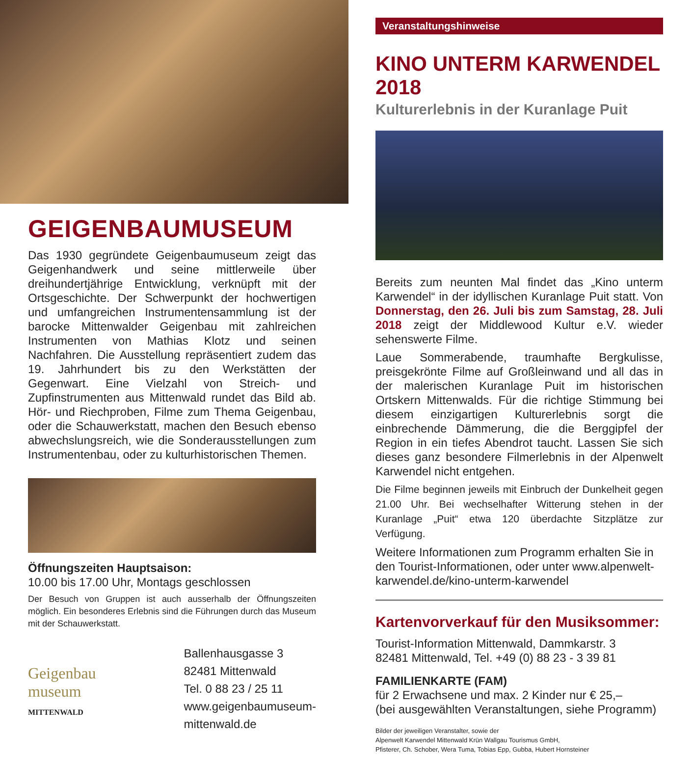GEIGENBAUMUSEUM
Das 1930 gegründete Geigenbaumuseum zeigt das Geigenhandwerk und seine mittlerweile über dreihundertjährige Entwicklung, verknüpft mit der Ortsgeschichte. Der Schwerpunkt der hochwertigen und umfangreichen Instrumentensammlung ist der barocke Mittenwalder Geigenbau mit zahlreichen Instrumenten von Mathias Klotz und seinen Nachfahren. Die Ausstellung repräsentiert zudem das 19. Jahrhundert bis zu den Werkstätten der Gegenwart. Eine Vielzahl von Streich- und Zupfinstrumenten aus Mittenwald rundet das Bild ab. Hör- und Riechproben, Filme zum Thema Geigenbau, oder die Schauwerkstatt, machen den Besuch ebenso abwechslungsreich, wie die Sonderausstellungen zum Instrumentenbau, oder zu kulturhistorischen Themen.
Öffnungszeiten Hauptsaison:
10.00 bis 17.00 Uhr, Montags geschlossen
Der Besuch von Gruppen ist auch ausserhalb der Öffnungszeiten möglich. Ein besonderes Erlebnis sind die Führungen durch das Museum mit der Schauwerkstatt.
Geigenbau
museum
MITTENWALD
Ballenhausgasse 3
82481 Mittenwald
Tel. 0 88 23 / 25 11
www.geigenbaumuseum-
mittenwald.de
Veranstaltungshinweise
KINO UNTERM KARWENDEL 2018
Kulturerlebnis in der Kuranlage Puit
Bereits zum neunten Mal findet das „Kino unterm Karwendel“ in der idyllischen Kuranlage Puit statt. Von Donnerstag, den 26. Juli bis zum Samstag, 28. Juli 2018 zeigt der Middlewood Kultur e.V. wieder sehenswerte Filme.
Laue Sommerabende, traumhafte Bergkulisse, preisgekrönte Filme auf Großleinwand und all das in der malerischen Kuranlage Puit im historischen Ortskern Mittenwalds. Für die richtige Stimmung bei diesem einzigartigen Kulturerlebnis sorgt die einbrechende Dämmerung, die die Berggipfel der Region in ein tiefes Abendrot taucht. Lassen Sie sich dieses ganz besondere Filmerlebnis in der Alpenwelt Karwendel nicht entgehen.
Die Filme beginnen jeweils mit Einbruch der Dunkelheit gegen 21.00 Uhr. Bei wechselhafter Witterung stehen in der Kuranlage „Puit“ etwa 120 überdachte Sitzplätze zur Verfügung.
Weitere Informationen zum Programm erhalten Sie in den Tourist-Informationen, oder unter www.alpenwelt-karwendel.de/kino-unterm-karwendel
Kartenvorverkauf für den Musiksommer:
Tourist-Information Mittenwald, Dammkarstr. 3
82481 Mittenwald, Tel. +49 (0) 88 23 - 3 39 81
FAMILIENKARTE (FAM)
für 2 Erwachsene und max. 2 Kinder nur € 25,–
(bei ausgewählten Veranstaltungen, siehe Programm)
Bilder der jeweiligen Veranstalter, sowie der
Alpenwelt Karwendel Mittenwald Krün Wallgau Tourismus GmbH,
Pfisterer, Ch. Schober, Wera Tuma, Tobias Epp, Gubba, Hubert Hornsteiner